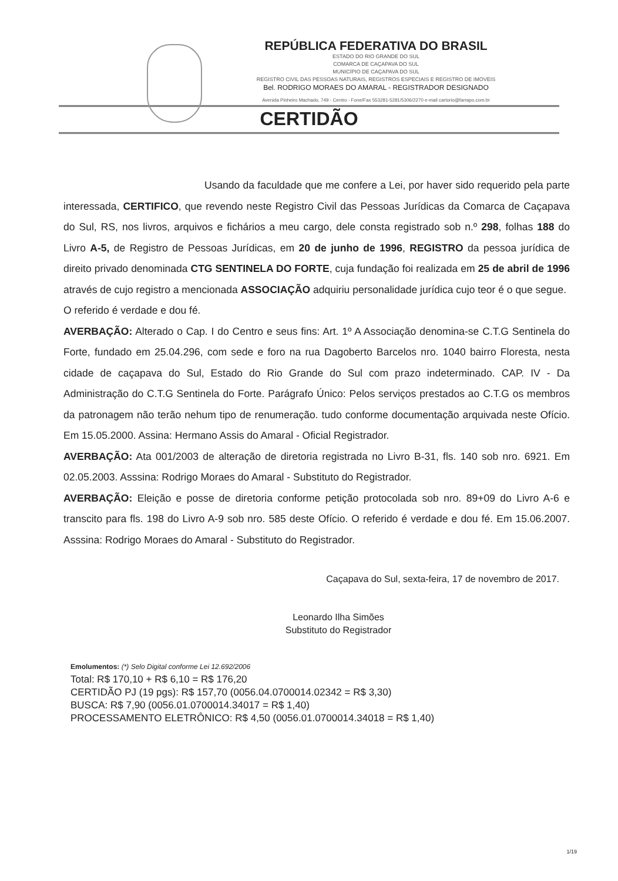REPÚBLICA FEDERATIVA DO BRASIL
ESTADO DO RIO GRANDE DO SUL
COMARCA DE CAÇAPAVA DO SUL
MUNICÍPIO DE CAÇAPAVA DO SUL
REGISTRO CIVIL DAS PESSOAS NATURAIS, REGISTROS ESPECIAIS E REGISTRO DE IMOVEIS
Bel. RODRIGO MORAES DO AMARAL - REGISTRADOR DESIGNADO
Avenida Pinheiro Machado, 749 - Centro - Fone/Fax 553281-5281/5306/2270 e-mail cartorio@farrapo.com.br
CERTIDÃO
Usando da faculdade que me confere a Lei, por haver sido requerido pela parte interessada, CERTIFICO, que revendo neste Registro Civil das Pessoas Jurídicas da Comarca de Caçapava do Sul, RS, nos livros, arquivos e fichários a meu cargo, dele consta registrado sob n.º 298, folhas 188 do Livro A-5, de Registro de Pessoas Jurídicas, em 20 de junho de 1996, REGISTRO da pessoa jurídica de direito privado denominada CTG SENTINELA DO FORTE, cuja fundação foi realizada em 25 de abril de 1996 através de cujo registro a mencionada ASSOCIAÇÃO adquiriu personalidade jurídica cujo teor é o que segue.
O referido é verdade e dou fé.
AVERBAÇÃO: Alterado o Cap. I do Centro e seus fins: Art. 1º A Associação denomina-se C.T.G Sentinela do Forte, fundado em 25.04.296, com sede e foro na rua Dagoberto Barcelos nro. 1040 bairro Floresta, nesta cidade de caçapava do Sul, Estado do Rio Grande do Sul com prazo indeterminado. CAP. IV - Da Administração do C.T.G Sentinela do Forte. Parágrafo Único: Pelos serviços prestados ao C.T.G os membros da patronagem não terão nehum tipo de renumeração. tudo conforme documentação arquivada neste Ofício. Em 15.05.2000. Assina: Hermano Assis do Amaral - Oficial Registrador.
AVERBAÇÃO: Ata 001/2003 de alteração de diretoria registrada no Livro B-31, fls. 140 sob nro. 6921. Em 02.05.2003. Asssina: Rodrigo Moraes do Amaral - Substituto do Registrador.
AVERBAÇÃO: Eleição e posse de diretoria conforme petição protocolada sob nro. 89+09 do Livro A-6 e transcito para fls. 198 do Livro A-9 sob nro. 585 deste Ofício. O referido é verdade e dou fé. Em 15.06.2007. Asssina: Rodrigo Moraes do Amaral - Substituto do Registrador.
Caçapava do Sul, sexta-feira, 17 de novembro de 2017.
Leonardo Ilha Simões
Substituto do Registrador
Emolumentos: (*) Selo Digital conforme Lei 12.692/2006
Total: R$ 170,10 + R$ 6,10 = R$ 176,20
CERTIDÃO PJ (19 pgs): R$ 157,70 (0056.04.0700014.02342 = R$ 3,30)
BUSCA: R$ 7,90 (0056.01.0700014.34017 = R$ 1,40)
PROCESSAMENTO ELETRÔNICO: R$ 4,50 (0056.01.0700014.34018 = R$ 1,40)
1/19